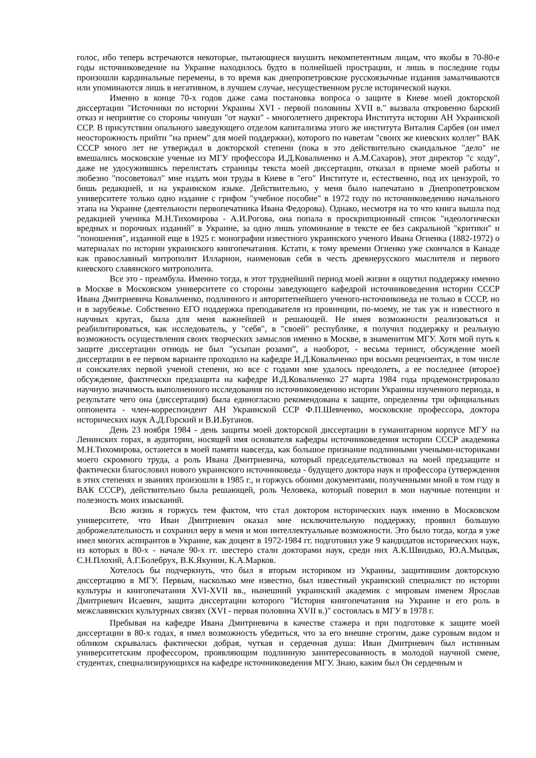голос, ибо теперь встречаются некоторые, пытающиеся внушить некомпетентным лицам, что якобы в 70-80-е годы источниковедение на Украине находилось будто в полнейшей прострации, и лишь в последние годы произошли кардинальные перемены, в то время как днепропетровские русскоязычные издания замалчиваются или упоминаются лишь в негативном, в лучшем случае, несущественном русле исторической науки.
Именно в конце 70-х годов даже сама постановка вопроса о защите в Киеве моей докторской диссертации "Источники по истории Украины XVI - первой половины XVII в." вызвала откровенно барский отказ и неприятие со стороны чинуши "от науки" - многолетнего директора Института истории АН Украинской ССР. В присутствии опального заведующего отделом капитализма этого же института Виталия Сарбея (он имел неосторожность прийти "на прием" для моей поддержки), которого по наветам "своих же киевских коллег" ВАК СССР много лет не утверждал в докторской степени (пока в это действительно скандальное "дело" не вмешались московские ученые из МГУ профессора И.Д.Ковальченко и А.М.Сахаров), этот директор "с ходу", даже не удосужившись перелистать страницы текста моей диссертации, отказал в приеме моей работы и любезно "посоветовал" мне издать мои труды в Киеве в "его" Институте и, естественно, под их цензурой, то бишь редакцией, и на украинском языке. Действительно, у меня было напечатано в Днепропетровском университете только одно издание с грифом "учебное пособие" в 1972 году по источниковедению начального этапа на Украине (деятельности первопечатника Ивана Федорова). Однако, несмотря на то что книга вышла под редакцией ученика М.Н.Тихомирова - А.И.Рогова, она попала в проскрипционный список "идеологически вредных и порочных изданий" в Украине, за одно лишь упоминание в тексте ее без сакральной "критики" и "поношения", изданной еще в 1925 г. монографии известного украинского ученого Ивана Огиенка (1882-1972) о материалах по истории украинского книгопечатания. Кстати, к тому времени Огиенко уже скончался в Канаде как православный митрополит Илларион, наименовав себя в честь древнерусского мыслителя и первого киевского славянского митрополита.
Все это - преамбула. Именно тогда, в этот труднейший период моей жизни я ощутил поддержку именно в Москве в Московском университете со стороны заведующего кафедрой источниковедения истории СССР Ивана Дмитриевича Ковальченко, подлинного и авторитетнейшего ученого-источниковеда не только в СССР, но и в зарубежье. Собственно ЕГО поддержка преподавателя из провинции, по-моему, не так уж и известного в научных кругах, была для меня важнейшей и решающей. Не имея возможности реализоваться и реабилитироваться, как исследователь, у "себя", в "своей" республике, я получил поддержку и реальную возможность осуществления своих творческих замыслов именно в Москве, в знаменитом МГУ. Хотя мой путь к защите диссертации отнюдь не был "усыпан розами”, а наоборот, - весьма тернист, обсуждение моей диссертации в ее первом варианте проходило на кафедре И.Д.Ковальченко при восьми рецензентах, в том числе и соискателях первой ученой степени, но все с годами мне удалось преодолеть, а ее последнее (второе) обсуждение, фактически предзащита на кафедре И.Д.Ковальченко 27 марта 1984 года продемонстрировало научную значимость выполненного исследования по источниковедению истории Украины изученного периода, в результате чего она (диссертация) была единогласно рекомендована к защите, определены три официальных оппонента - член-корреспондент АН Украинской ССР Ф.П.Шевченко, московские профессора, доктора исторических наук А.Д.Горский и В.И.Буганов.
День 23 ноября 1984 - день защиты моей докторской диссертации в гуманитарном корпусе МГУ на Ленинских горах, в аудитории, носящей имя основателя кафедры источниковедения истории СССР академика М.Н.Тихомирова, останется в моей памяти навсегда, как большое признание подлинными учеными-историками моего скромного труда, а роль Ивана Дмитриевича, который председательствовал на моей предзащите и фактически благословил нового украинского источниковеда - будущего доктора наук и профессора (утверждения в этих степенях и званиях произошли в 1985 г., и горжусь обоими документами, полученными мной в том году в ВАК СССР), действительно была решающей, роль Человека, который поверил в мои научные потенции и полезность моих изысканий.
Всю жизнь я горжусь тем фактом, что стал доктором исторических наук именно в Московском университете, что Иван Дмитриевич оказал мне исключительную поддержку, проявил большую доброжелательность и сохранил веру в меня и мои интеллектуальные возможности. Это было тогда, когда я уже имел многих аспирантов в Украине, как доцент в 1972-1984 гг. подготовил уже 9 кандидатов исторических наук, из которых в 80-х - начале 90-х гг. шестеро стали докторами наук, среди них А.К.Швидько, Ю.А.Мыцык, С.Н.Плохий, А.Г.Болебрух, В.К.Якунин, К.А.Марков.
Хотелось бы подчеркнуть, что был я вторым историком из Украины, защитившим докторскую диссертацию в МГУ. Первым, насколько мне известно, был известный украинский специалист по истории культуры и книгопечатания XVI-XVII вв., нынешний украинский академик с мировым именем Ярослав Дмитриевич Исаевич, защита диссертации которого "История книгопечатания на Украине и его роль в межславянских культурных связях (XVI - первая половина XVII в.)" состоялась в МГУ в 1978 г.
Пребывая на кафедре Ивана Дмитриевича в качестве стажера и при подготовке к защите моей диссертации в 80-х годах, я имел возможность убедиться, что за его внешне строгим, даже суровым видом и обликом скрывалась фактически добрая, чуткая и сердечная душа: Иван Дмитриевич был истинным университетским профессором, проявляющим подлинную заинтересованность в молодой научной смене, студентах, специализирующихся на кафедре источниковедения МГУ. Знаю, каким был Он сердечным и